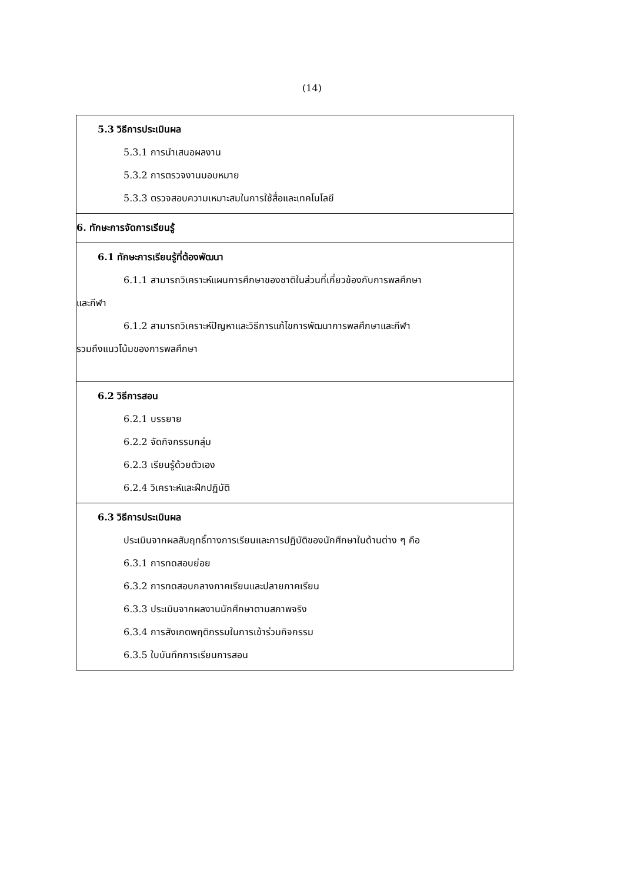(14)
| 5.3 วิธีการประเมินผล 5.3.1 การนำเสนอผลงาน 5.3.2 การตรวจงานมอบหมาย 5.3.3 ตรวจสอบความเหมาะสมในการใช้สื่อและเทคโนโลยี |
| 6. ทักษะการจัดการเรียนรู้ |
| 6.1 ทักษะการเรียนรู้ที่ต้องพัฒนา 6.1.1 สามารถวิเคราะห์แผนการศึกษาของชาติในส่วนที่เกี่ยวข้องกับการพลศึกษา และกีฬา 6.1.2 สามารถวิเคราะห์ปัญหาและวิธีการแก้ไขการพัฒนาการพลศึกษาและกีฬา รวมถึงแนวโน้มของการพลศึกษา |
| 6.2 วิธีการสอน 6.2.1 บรรยาย 6.2.2 จัดกิจกรรมกลุ่ม 6.2.3 เรียนรู้ด้วยตัวเอง 6.2.4 วิเคราะห์และฝึกปฏิบัติ |
| 6.3 วิธีการประเมินผล ประเมินจากผลสัมฤทธิ์ทางการเรียนและการปฏิบัติของนักศึกษาในด้านต่าง ๆ คือ 6.3.1 การทดสอบย่อย 6.3.2 การทดสอบกลางภาคเรียนและปลายภาคเรียน 6.3.3 ประเมินจากผลงานนักศึกษาตามสภาพจริง 6.3.4 การสังเกตพฤติกรรมในการเข้าร่วมกิจกรรม 6.3.5 ใบบันทึกการเรียนการสอน |